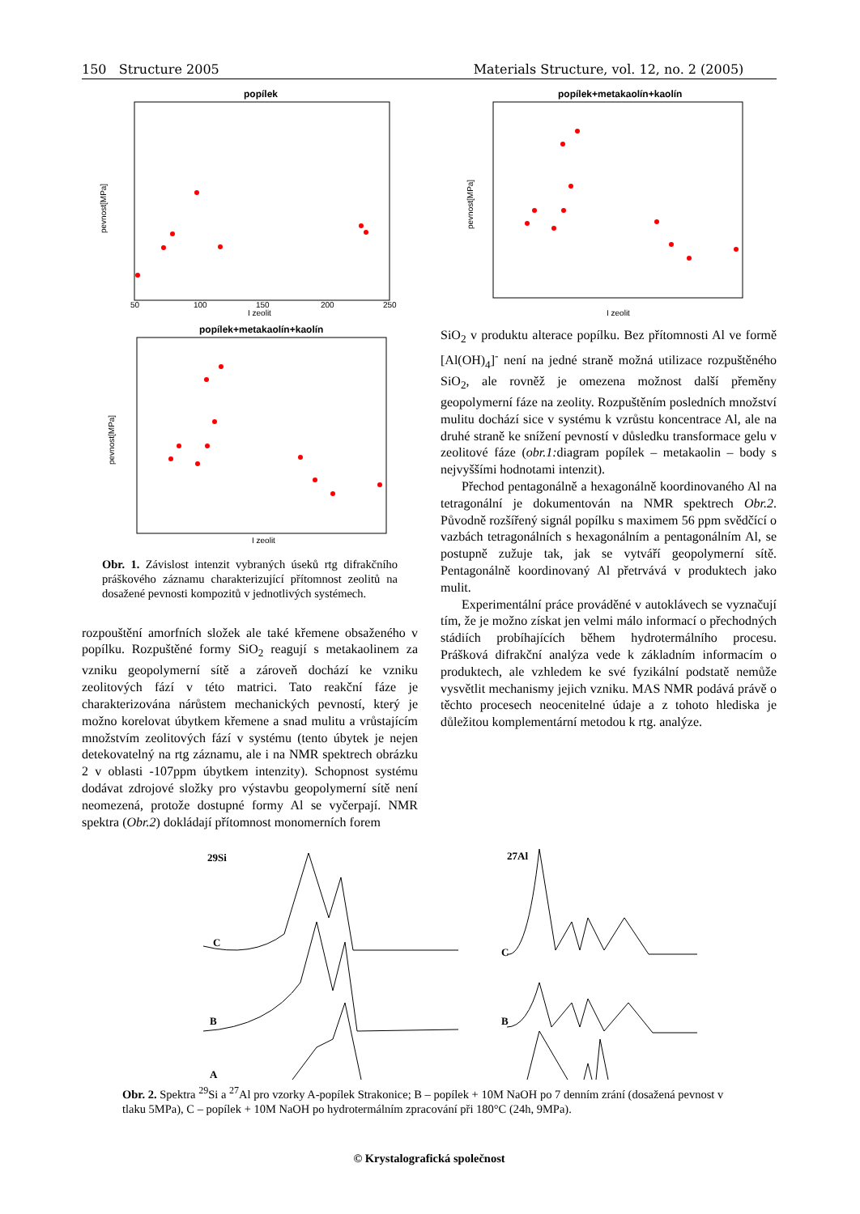150 Structure 2005 Materials Structure, vol. 12, no. 2 (2005)
popílek
pevnost[MPa]
I zeolit
50
100
150
200
250
popílek+metakaolín+kaolín
pevnost[MPa]
I zeolit
Obr. 1. Závislost intenzit vybraných úseků rtg difrakčního práškového záznamu charakterizující přítomnost zeolitů na dosažené pevnosti kompozitů v jednotlivých systémech.
rozpouštění amorfních složek ale také křemene obsaženého v popílku. Rozpuštěné formy SiO<sub>2</sub> reagují s metakaolinem za vzniku geopolymerní sítě a zároveň dochází ke vzniku zeolitových fází v této matrici. Tato reakční fáze je charakterizována nárůstem mechanických pevností, který je možno korelovat úbytkem křemene a snad mulitu a vrůstajícím množstvím zeolitových fází v systému (tento úbytek je nejen detekovatelný na rtg záznamu, ale i na NMR spektrech obrázku 2 v oblasti -107ppm úbytkem intenzity). Schopnost systému dodávat zdrojové složky pro výstavbu geopolymerní sítě není neomezená, protože dostupné formy Al se vyčerpají. NMR spektra (Obr.2) dokládají přítomnost monomerních forem
popílek+metakaolín+kaolín
pevnost[MPa]
I zeolit
SiO<sub>2</sub> v produktu alterace popílku. Bez přítomnosti Al ve formě [Al(OH)<sub>4</sub>]<sup>-</sup> není na jedné straně možná utilizace rozpuštěného SiO<sub>2</sub>, ale rovněž je omezena možnost další přeměny geopolymerní fáze na zeolity. Rozpuštěním posledních množství mulitu dochází sice v systému k vzrůstu koncentrace Al, ale na druhé straně ke snížení pevností v důsledku transformace gelu v zeolitové fáze (obr.1: diagram popílek – metakaolin – body s nejvyššími hodnotami intenzit).
Přechod pentagonálně a hexagonálně koordinovaného Al na tetragonální je dokumentován na NMR spektrech Obr.2. Původně rozšířený signál popílku s maximem 56 ppm svědčící o vazbách tetragonálních s hexagonálním a pentagonálním Al, se postupně zužuje tak, jak se vytváří geopolymerní sítě. Pentagonálně koordinovaný Al přetrvává v produktech jako mulit.
Experimentální práce prováděné v autoklávech se vyznačují tím, že je možno získat jen velmi málo informací o přechodných stádiích probíhajících během hydrotermálního procesu. Prášková difrakční analýza vede k základním informacím o produktech, ale vzhledem ke své fyzikální podstatě nemůže vysvětlit mechanismy jejich vzniku. MAS NMR podává právě o těchto procesech neocenitelné údaje a z tohoto hlediska je důležitou komplementární metodou k rtg. analýze.
29Si
C
B
A
27Al
C
B
Obr. 2. Spektra <sup>29</sup>Si a <sup>27</sup>Al pro vzorky A-popílek Strakonice; B – popílek + 10M NaOH po 7 denním zrání (dosažená pevnost v tlaku 5MPa), C – popílek + 10M NaOH po hydrotermálním zpracování při 180°C (24h, 9MPa).
© Krystalografická společnost